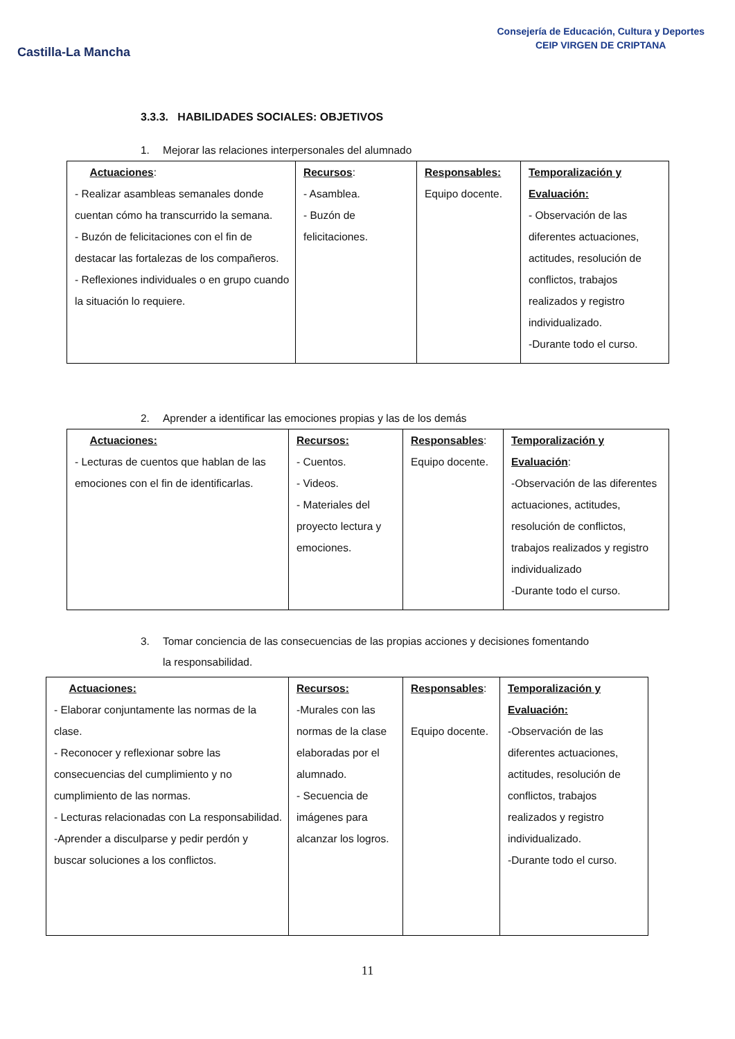Castilla-La Mancha
Consejería de Educación, Cultura y Deportes
CEIP VIRGEN DE CRIPTANA
3.3.3. HABILIDADES SOCIALES: OBJETIVOS
1. Mejorar las relaciones interpersonales del alumnado
| Actuaciones : - Realizar asambleas semanales donde cuentan cómo ha transcurrido la semana. - Buzón de felicitaciones con el fin de destacar las fortalezas de los compañeros. - Reflexiones individuales o en grupo cuando la situación lo requiere. | Recursos : - Asamblea. - Buzón de felicitaciones. | Responsables: Equipo docente. | Temporalización y Evaluación: - Observación de las diferentes actuaciones, actitudes, resolución de conflictos, trabajos realizados y registro individualizado. -Durante todo el curso. |
2. Aprender a identificar las emociones propias y las de los demás
| Actuaciones: - Lecturas de cuentos que hablan de las emociones con el fin de identificarlas. | Recursos: - Cuentos. - Videos. - Materiales del proyecto lectura y emociones. | Responsables : Equipo docente. | Temporalización y Evaluación : -Observación de las diferentes actuaciones, actitudes, resolución de conflictos, trabajos realizados y registro individualizado -Durante todo el curso. |
3. Tomar conciencia de las consecuencias de las propias acciones y decisiones fomentando
la responsabilidad.
| Actuaciones: - Elaborar conjuntamente las normas de la clase. - Reconocer y reflexionar sobre las consecuencias del cumplimiento y no cumplimiento de las normas. - Lecturas relacionadas con La responsabilidad. -Aprender a disculparse y pedir perdón y buscar soluciones a los conflictos. | Recursos: -Murales con las normas de la clase elaboradas por el alumnado. - Secuencia de imágenes para alcanzar los logros. | Responsables : Equipo docente. | Temporalización y Evaluación: -Observación de las diferentes actuaciones, actitudes, resolución de conflictos, trabajos realizados y registro individualizado. -Durante todo el curso. |
11